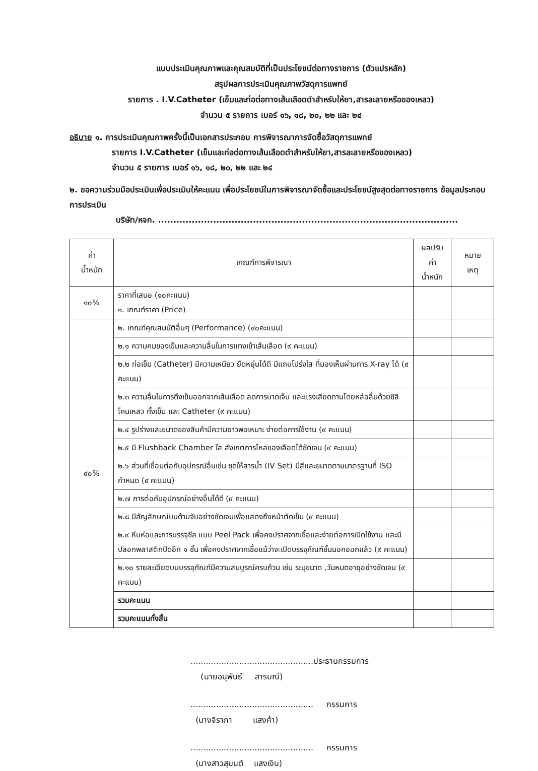แบบประเมินคุณภาพและคุณสมบัติที่เป็นประโยชน์ต่อทางราชการ (ตัวแปรหลัก)
สรุปผลการประเมินคุณภาพวัสดุการแพทย์
รายการ . I.V.Catheter (เข็มและท่อต่อทางเส้นเลือดดำสำหรับให้ยา,สารละลายหรือของเหลว)
จำนวน ๕ รายการ เบอร์ ๑๖, ๑๘, ๒๐, ๒๒ และ ๒๔
อธิบาย ๑. การประเมินคุณภาพครั้งนี้เป็นเอกสารประกอบ การพิจารณาการจัดซื้อวัสดุการแพทย์
รายการ I.V.Catheter (เข็มและท่อต่อทางเส้นเลือดดำสำหรับให้ยา,สารละลายหรือของเหลว)
จำนวน ๕ รายการ เบอร์ ๑๖, ๑๘, ๒๐, ๒๒ และ ๒๔
๒. ขอความร่วมมือประเมินเพื่อประเมินให้คะแนน เพื่อประโยชน์ในการพิจารณาจัดซื้อและประโยชน์สูงสุดต่อทางราชการ ข้อมูลประกอบการประเมิน
บริษัท/หจก. ..................................................................................................
| ค่า น้ำหนัก | เกณฑ์การพิจารณา | ผลปรับ ค่า น้ำหนัก | หมาย เหตุ |
| --- | --- | --- | --- |
| ๑๐% | ราคาที่เสนอ (๑๐คะแนน) ๑. เกณฑ์ราคา (Price) | | |
| ๙๐% | ๒. เกณฑ์คุณสมบัติอื่นๆ (Performance) (๙๐คะแนน) | | |
| | ๒.๑ ความคมของเข็มและความลื่นในการแทงเข้าเส้นเลือด (๙ คะแนน) | | |
| | ๒.๒ ท่อเข็ม (Catheter) มีความเหนียว ยืดหยุ่นได้ดี มีแถบโปร่งใส ที่มองเห็นผ่านการ X-ray ได้ (๙ คะแนน) | | |
| | ๒.๓ ความลื่นในการดึงเข็มออกจากเส้นเลือด ลดการบาดเจ็บ และแรงเสียดทานโดยหล่อลื่นด้วยซิลิโคนเหลว ทั้งเข็ม และ Catheter (๙ คะแนน) | | |
| | ๒.๔ รูปร่างและขนาดของสินค้ามีความยาวพอเหมาะ ง่ายต่อการใช้งาน (๙ คะแนน) | | |
| | ๒.๕ มี Flushback Chamber ใส สังเกตการไหลของเลือดได้ชัดเจน (๙ คะแนน) | | |
| | ๒.๖ ส่วนที่เชื่อมต่อกับอุปกรณ์อื่นเช่น ชุดให้สารน้ำ (IV Set) มีสีและขนาดตามมาตรฐานที่ ISO กำหนด (๙ คะแนน) | | |
| | ๒.๗ การต่อกับอุปกรณ์อย่างอื่นได้ดี (๙ คะแนน) | | |
| | ๒.๘ มีสัญลักษณ์บนด้ามจับอย่างชัดเจนเพื่อแสดงถึงหน้าตัดเข็ม (๙ คะแนน) | | |
| | ๒.๙ หีบห่อและการบรรจุซีล แบบ Peel Pack เพื่อคงปราศจากเชื้อและง่ายต่อการเปิดใช้งาน และมีปลอกพลาสติกปิดอีก ๑ ชั้น เพื่อคงปราศจากเชื้อแม้ว่าจะเปิดบรรจุภัณฑ์ชั้นนอกออกแล้ว (๙ คะแนน) | | |
| | ๒.๑๐ รายละเอียดบนบรรจุภัณฑ์มีความสมบูรณ์ครบถ้วน เช่น ระบุขนาด ,วันหมดอายุอย่างชัดเจน (๙ คะแนน) | | |
| | รวมคะแนน | | |
| | รวมคะแนนทั้งสิ้น | | |
................................................ประธานกรรมการ
(นายอนุพันธ์ สารมณี)
................................................ กรรมการ
(นางจิราภา แสงค้า)
................................................ กรรมการ
(นางสาวสุมนต์ แสงเงิน)